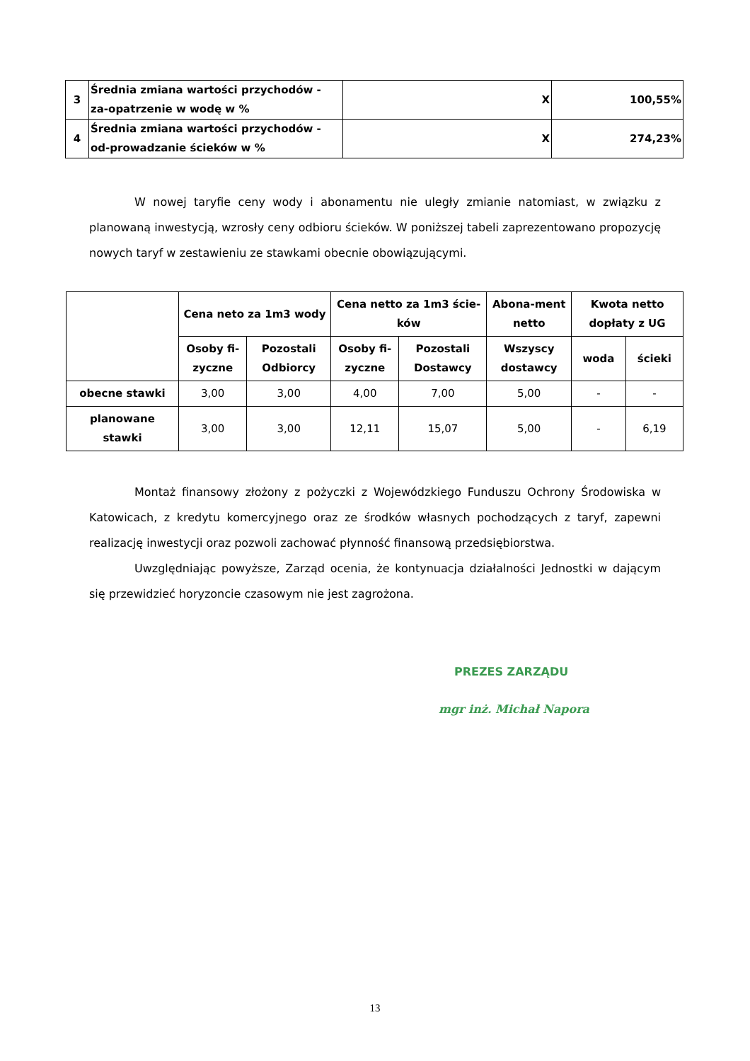| 3 | Średnia zmiana wartości przychodów - za-opatrzenie w wodę w % | X | 100,55% |
| 4 | Średnia zmiana wartości przychodów - od-prowadzanie ścieków w % | X | 274,23% |
W nowej taryfie ceny wody i abonamentu nie uległy zmianie natomiast, w związku z planowaną inwestycją, wzrosły ceny odbioru ścieków. W poniższej tabeli zaprezentowano propozycję nowych taryf w zestawieniu ze stawkami obecnie obowiązującymi.
| | Cena neto za 1m3 wody | | Cena netto za 1m3 ście-ków | | Abona-ment netto | Kwota netto dopłaty z UG | |
| --- | --- | --- | --- | --- | --- | --- | --- |
| | Osoby fi-zyczne | Pozostali Odbiorcy | Osoby fi-zyczne | Pozostali Dostawcy | Wszyscy dostawcy | woda | ścieki |
| obecne stawki | 3,00 | 3,00 | 4,00 | 7,00 | 5,00 | - | - |
| planowane stawki | 3,00 | 3,00 | 12,11 | 15,07 | 5,00 | - | 6,19 |
Montaż finansowy złożony z pożyczki z Wojewódzkiego Funduszu Ochrony Środowiska w Katowicach, z kredytu komercyjnego oraz ze środków własnych pochodzących z taryf, zapewni realizację inwestycji oraz pozwoli zachować płynność finansową przedsiębiorstwa.
Uwzględniając powyższe, Zarząd ocenia, że kontynuacja działalności Jednostki w dającym się przewidzieć horyzoncie czasowym nie jest zagrożona.
PREZES ZARZĄDU
mgr inż. Michał Napora
13